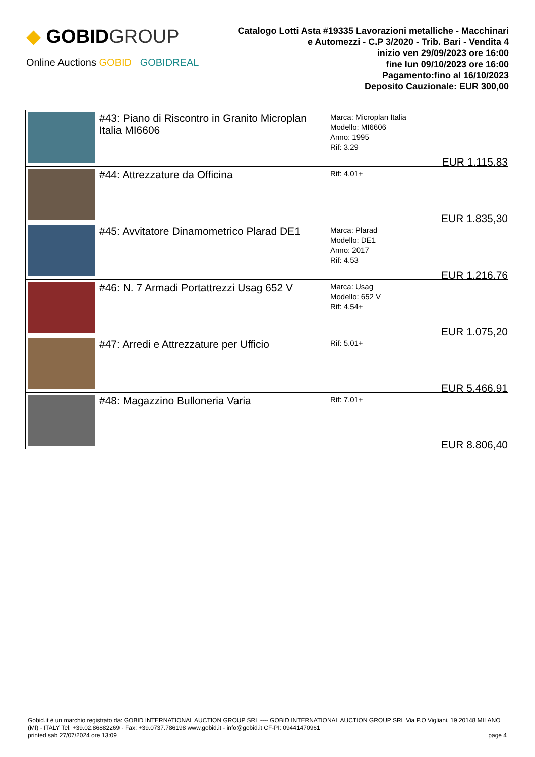◆ GOBIDGROUP
Online Auctions GOBID GOBIDREAL
Catalogo Lotti Asta #19335 Lavorazioni metalliche - Macchinari
e Automezzi - C.P 3/2020 - Trib. Bari - Vendita 4
inizio ven 29/09/2023 ore 16:00
fine lun 09/10/2023 ore 16:00
Pagamento:fino al 16/10/2023
Deposito Cauzionale: EUR 300,00
| | #43: Piano di Riscontro in Granito Microplan Italia MI6606 | Marca: Microplan Italia Modello: MI6606 Anno: 1995 Rif: 3.29 EUR 1.115,83 |
| | #44: Attrezzature da Officina | Rif: 4.01+ EUR 1.835,30 |
| | #45: Avvitatore Dinamometrico Plarad DE1 | Marca: Plarad Modello: DE1 Anno: 2017 Rif: 4.53 EUR 1.216,76 |
| | #46: N. 7 Armadi Portattrezzi Usag 652 V | Marca: Usag Modello: 652 V Rif: 4.54+ EUR 1.075,20 |
| | #47: Arredi e Attrezzature per Ufficio | Rif: 5.01+ EUR 5.466,91 |
| | #48: Magazzino Bulloneria Varia | Rif: 7.01+ EUR 8.806,40 |
Gobid.it è un marchio registrato da: GOBID INTERNATIONAL AUCTION GROUP SRL ---- GOBID INTERNATIONAL AUCTION GROUP SRL Via P.O Vigliani, 19 20148 MILANO (MI) - ITALY Tel: +39.02.86882269 - Fax: +39.0737.786198 www.gobid.it - info@gobid.it CF-PI: 09441470961
printed sab 27/07/2024 ore 13:09 page 4